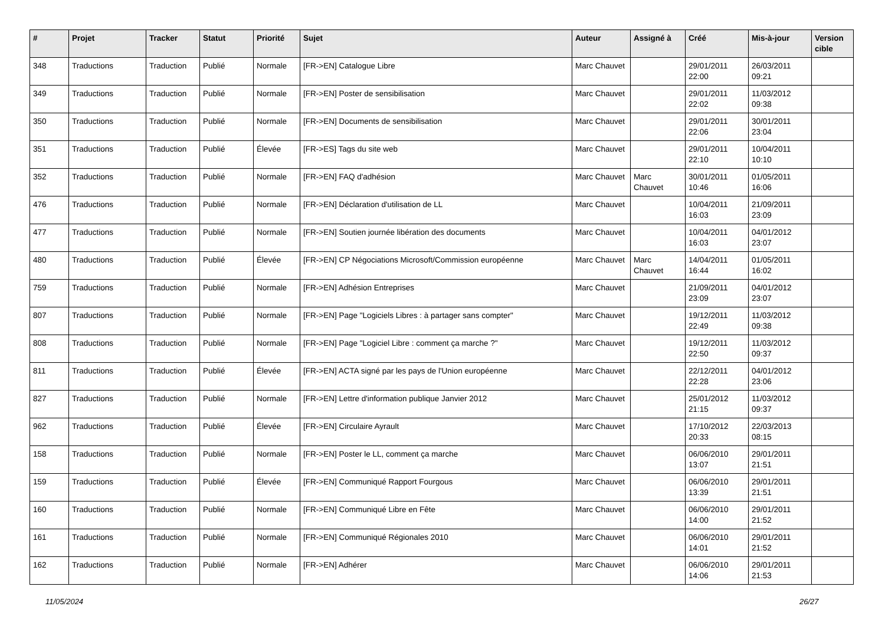| # | Projet | Tracker | Statut | Priorité | Sujet | Auteur | Assigné à | Créé | Mis-à-jour | Version cible |
| --- | --- | --- | --- | --- | --- | --- | --- | --- | --- | --- |
| 348 | Traductions | Traduction | Publié | Normale | [FR->EN] Catalogue Libre | Marc Chauvet | | 29/01/2011 22:00 | 26/03/2011 09:21 | |
| 349 | Traductions | Traduction | Publié | Normale | [FR->EN] Poster de sensibilisation | Marc Chauvet | | 29/01/2011 22:02 | 11/03/2012 09:38 | |
| 350 | Traductions | Traduction | Publié | Normale | [FR->EN] Documents de sensibilisation | Marc Chauvet | | 29/01/2011 22:06 | 30/01/2011 23:04 | |
| 351 | Traductions | Traduction | Publié | Élevée | [FR->ES] Tags du site web | Marc Chauvet | | 29/01/2011 22:10 | 10/04/2011 10:10 | |
| 352 | Traductions | Traduction | Publié | Normale | [FR->EN] FAQ d'adhésion | Marc Chauvet | Marc Chauvet | 30/01/2011 10:46 | 01/05/2011 16:06 | |
| 476 | Traductions | Traduction | Publié | Normale | [FR->EN] Déclaration d'utilisation de LL | Marc Chauvet | | 10/04/2011 16:03 | 21/09/2011 23:09 | |
| 477 | Traductions | Traduction | Publié | Normale | [FR->EN] Soutien journée libération des documents | Marc Chauvet | | 10/04/2011 16:03 | 04/01/2012 23:07 | |
| 480 | Traductions | Traduction | Publié | Élevée | [FR->EN] CP Négociations Microsoft/Commission européenne | Marc Chauvet | Marc Chauvet | 14/04/2011 16:44 | 01/05/2011 16:02 | |
| 759 | Traductions | Traduction | Publié | Normale | [FR->EN] Adhésion Entreprises | Marc Chauvet | | 21/09/2011 23:09 | 04/01/2012 23:07 | |
| 807 | Traductions | Traduction | Publié | Normale | [FR->EN] Page "Logiciels Libres : à partager sans compter" | Marc Chauvet | | 19/12/2011 22:49 | 11/03/2012 09:38 | |
| 808 | Traductions | Traduction | Publié | Normale | [FR->EN] Page "Logiciel Libre : comment ça marche ?" | Marc Chauvet | | 19/12/2011 22:50 | 11/03/2012 09:37 | |
| 811 | Traductions | Traduction | Publié | Élevée | [FR->EN] ACTA signé par les pays de l'Union européenne | Marc Chauvet | | 22/12/2011 22:28 | 04/01/2012 23:06 | |
| 827 | Traductions | Traduction | Publié | Normale | [FR->EN] Lettre d'information publique Janvier 2012 | Marc Chauvet | | 25/01/2012 21:15 | 11/03/2012 09:37 | |
| 962 | Traductions | Traduction | Publié | Élevée | [FR->EN] Circulaire Ayrault | Marc Chauvet | | 17/10/2012 20:33 | 22/03/2013 08:15 | |
| 158 | Traductions | Traduction | Publié | Normale | [FR->EN] Poster le LL, comment ça marche | Marc Chauvet | | 06/06/2010 13:07 | 29/01/2011 21:51 | |
| 159 | Traductions | Traduction | Publié | Élevée | [FR->EN] Communiqué Rapport Fourgous | Marc Chauvet | | 06/06/2010 13:39 | 29/01/2011 21:51 | |
| 160 | Traductions | Traduction | Publié | Normale | [FR->EN] Communiqué Libre en Fête | Marc Chauvet | | 06/06/2010 14:00 | 29/01/2011 21:52 | |
| 161 | Traductions | Traduction | Publié | Normale | [FR->EN] Communiqué Régionales 2010 | Marc Chauvet | | 06/06/2010 14:01 | 29/01/2011 21:52 | |
| 162 | Traductions | Traduction | Publié | Normale | [FR->EN] Adhérer | Marc Chauvet | | 06/06/2010 14:06 | 29/01/2011 21:53 | |
11/05/2024 26/27